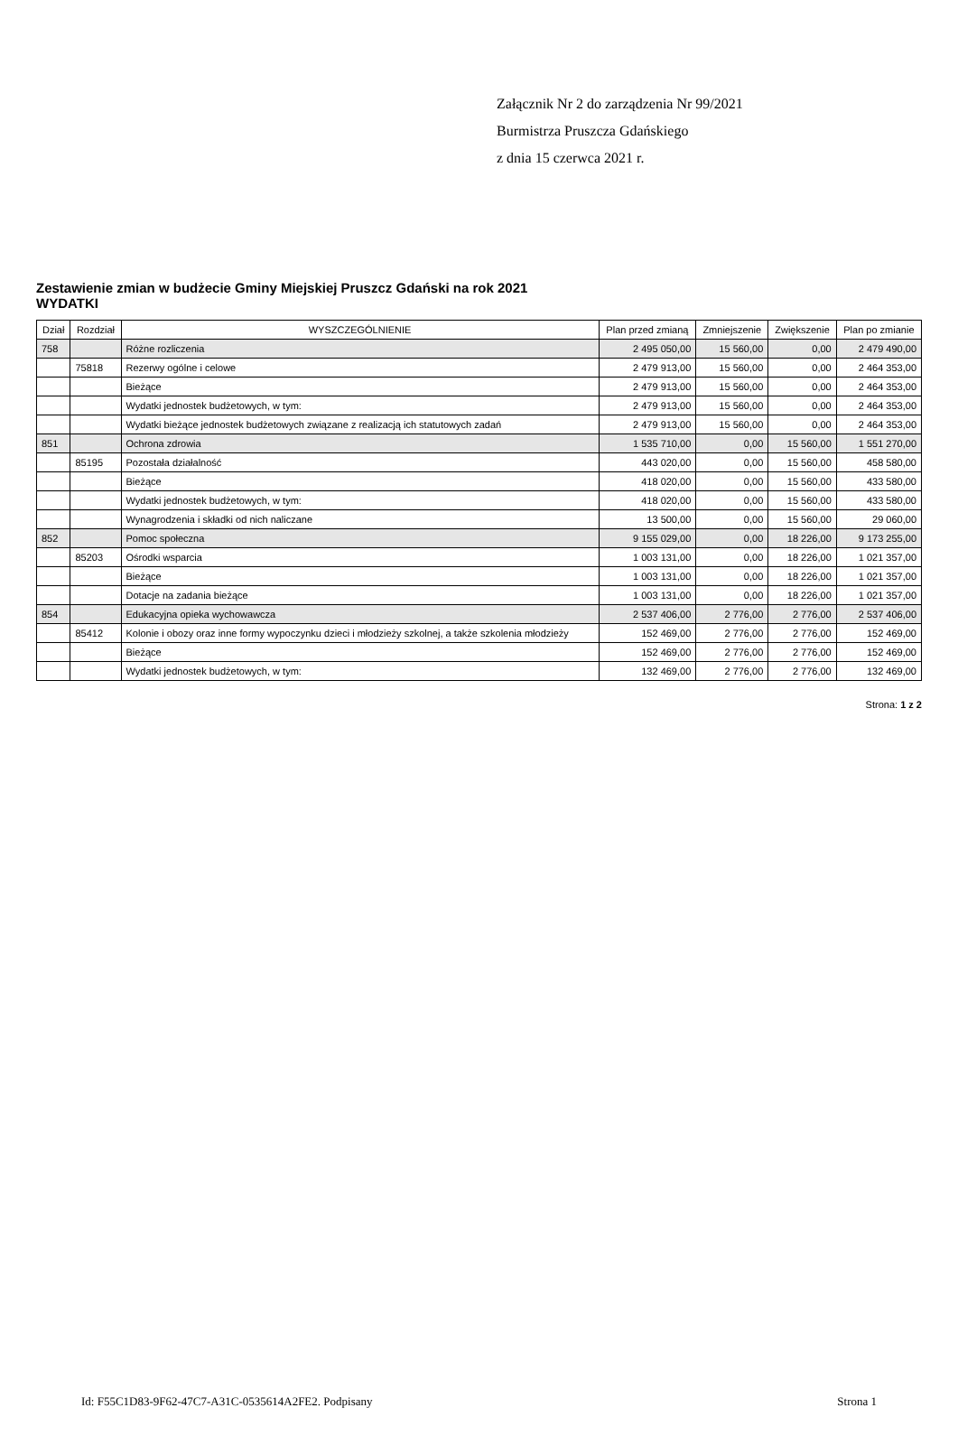Załącznik Nr 2 do zarządzenia Nr 99/2021
Burmistrza Pruszcza Gdańskiego
z dnia 15 czerwca 2021 r.
Zestawienie zmian w budżecie Gminy Miejskiej Pruszcz Gdański na rok 2021
WYDATKI
| Dział | Rozdział | WYSZCZEGÓLNIENIE | Plan przed zmianą | Zmniejszenie | Zwiększenie | Plan po zmianie |
| --- | --- | --- | --- | --- | --- | --- |
| 758 | | Różne rozliczenia | 2 495 050,00 | 15 560,00 | 0,00 | 2 479 490,00 |
| | 75818 | Rezerwy ogólne i celowe | 2 479 913,00 | 15 560,00 | 0,00 | 2 464 353,00 |
| | | Bieżące | 2 479 913,00 | 15 560,00 | 0,00 | 2 464 353,00 |
| | | Wydatki jednostek budżetowych, w tym: | 2 479 913,00 | 15 560,00 | 0,00 | 2 464 353,00 |
| | | Wydatki bieżące jednostek budżetowych związane z realizacją ich statutowych zadań | 2 479 913,00 | 15 560,00 | 0,00 | 2 464 353,00 |
| 851 | | Ochrona zdrowia | 1 535 710,00 | 0,00 | 15 560,00 | 1 551 270,00 |
| | 85195 | Pozostała działalność | 443 020,00 | 0,00 | 15 560,00 | 458 580,00 |
| | | Bieżące | 418 020,00 | 0,00 | 15 560,00 | 433 580,00 |
| | | Wydatki jednostek budżetowych, w tym: | 418 020,00 | 0,00 | 15 560,00 | 433 580,00 |
| | | Wynagrodzenia i składki od nich naliczane | 13 500,00 | 0,00 | 15 560,00 | 29 060,00 |
| 852 | | Pomoc społeczna | 9 155 029,00 | 0,00 | 18 226,00 | 9 173 255,00 |
| | 85203 | Ośrodki wsparcia | 1 003 131,00 | 0,00 | 18 226,00 | 1 021 357,00 |
| | | Bieżące | 1 003 131,00 | 0,00 | 18 226,00 | 1 021 357,00 |
| | | Dotacje na zadania bieżące | 1 003 131,00 | 0,00 | 18 226,00 | 1 021 357,00 |
| 854 | | Edukacyjna opieka wychowawcza | 2 537 406,00 | 2 776,00 | 2 776,00 | 2 537 406,00 |
| | 85412 | Kolonie i obozy oraz inne formy wypoczynku dzieci i młodzieży szkolnej, a także szkolenia młodzieży | 152 469,00 | 2 776,00 | 2 776,00 | 152 469,00 |
| | | Bieżące | 152 469,00 | 2 776,00 | 2 776,00 | 152 469,00 |
| | | Wydatki jednostek budżetowych, w tym: | 132 469,00 | 2 776,00 | 2 776,00 | 132 469,00 |
Strona: 1 z 2
Id: F55C1D83-9F62-47C7-A31C-0535614A2FE2. Podpisany Strona 1